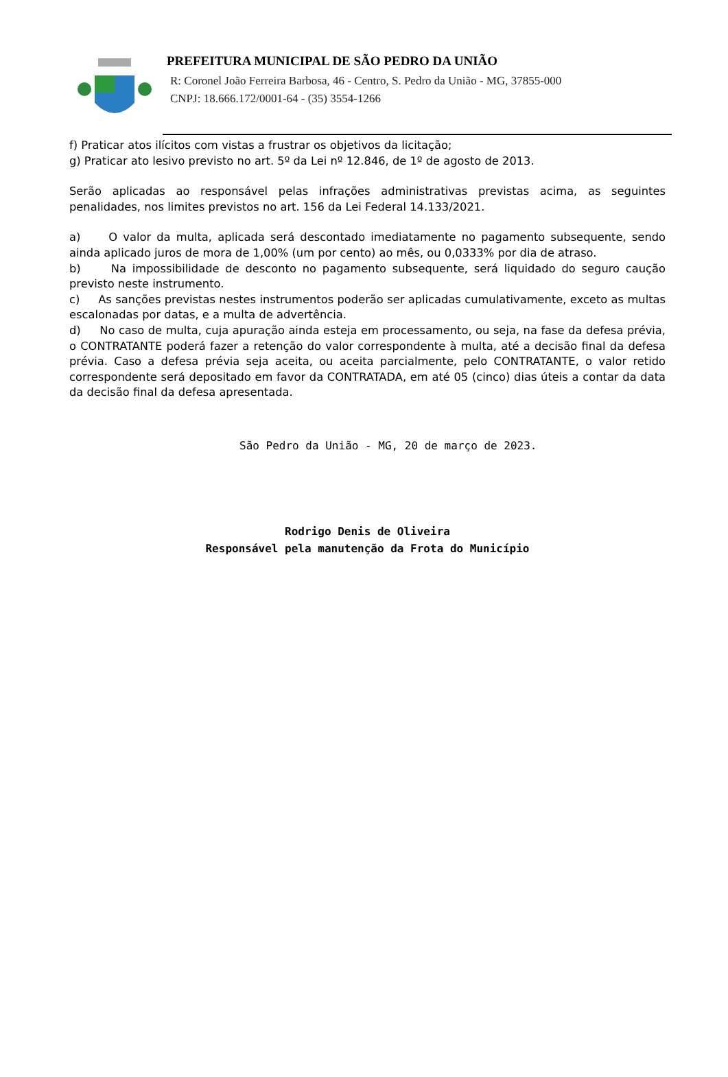PREFEITURA MUNICIPAL DE SÃO PEDRO DA UNIÃO
R: Coronel João Ferreira Barbosa, 46 - Centro, S. Pedro da União - MG, 37855-000
CNPJ: 18.666.172/0001-64 - (35) 3554-1266
f) Praticar atos ilícitos com vistas a frustrar os objetivos da licitação;
g) Praticar ato lesivo previsto no art. 5º da Lei nº 12.846, de 1º de agosto de 2013.
Serão aplicadas ao responsável pelas infrações administrativas previstas acima, as seguintes penalidades, nos limites previstos no art. 156 da Lei Federal 14.133/2021.
a) O valor da multa, aplicada será descontado imediatamente no pagamento subsequente, sendo ainda aplicado juros de mora de 1,00% (um por cento) ao mês, ou 0,0333% por dia de atraso.
b) Na impossibilidade de desconto no pagamento subsequente, será liquidado do seguro caução previsto neste instrumento.
c) As sanções previstas nestes instrumentos poderão ser aplicadas cumulativamente, exceto as multas escalonadas por datas, e a multa de advertência.
d) No caso de multa, cuja apuração ainda esteja em processamento, ou seja, na fase da defesa prévia, o CONTRATANTE poderá fazer a retenção do valor correspondente à multa, até a decisão final da defesa prévia. Caso a defesa prévia seja aceita, ou aceita parcialmente, pelo CONTRATANTE, o valor retido correspondente será depositado em favor da CONTRATADA, em até 05 (cinco) dias úteis a contar da data da decisão final da defesa apresentada.
São Pedro da União - MG, 20 de março de 2023.
Rodrigo Denis de Oliveira
Responsável pela manutenção da Frota do Município